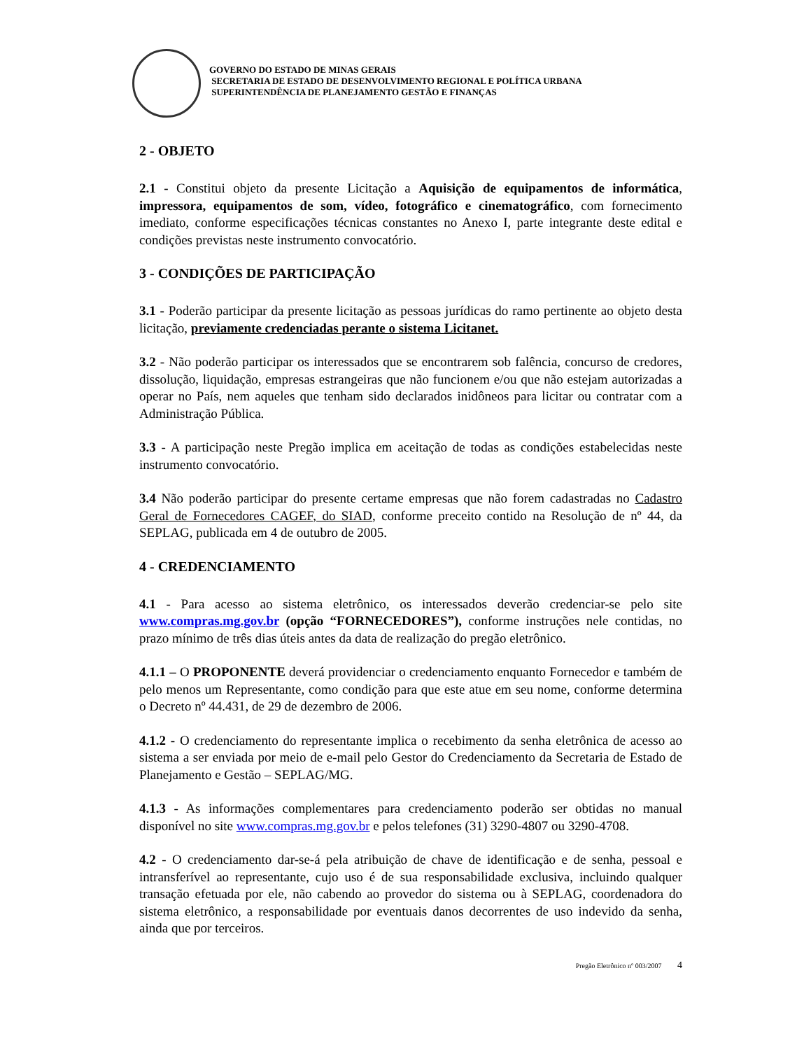GOVERNO DO ESTADO DE MINAS GERAIS
SECRETARIA DE ESTADO DE DESENVOLVIMENTO REGIONAL E POLÍTICA URBANA
SUPERINTENDÊNCIA DE PLANEJAMENTO GESTÃO E FINANÇAS
2 - OBJETO
2.1 - Constitui objeto da presente Licitação a Aquisição de equipamentos de informática, impressora, equipamentos de som, vídeo, fotográfico e cinematográfico, com fornecimento imediato, conforme especificações técnicas constantes no Anexo I, parte integrante deste edital e condições previstas neste instrumento convocatório.
3 - CONDIÇÕES DE PARTICIPAÇÃO
3.1 - Poderão participar da presente licitação as pessoas jurídicas do ramo pertinente ao objeto desta licitação, previamente credenciadas perante o sistema Licitanet.
3.2 - Não poderão participar os interessados que se encontrarem sob falência, concurso de credores, dissolução, liquidação, empresas estrangeiras que não funcionem e/ou que não estejam autorizadas a operar no País, nem aqueles que tenham sido declarados inidôneos para licitar ou contratar com a Administração Pública.
3.3 - A participação neste Pregão implica em aceitação de todas as condições estabelecidas neste instrumento convocatório.
3.4 Não poderão participar do presente certame empresas que não forem cadastradas no Cadastro Geral de Fornecedores CAGEF, do SIAD, conforme preceito contido na Resolução de nº 44, da SEPLAG, publicada em 4 de outubro de 2005.
4 - CREDENCIAMENTO
4.1 - Para acesso ao sistema eletrônico, os interessados deverão credenciar-se pelo site www.compras.mg.gov.br (opção “FORNECEDORES”), conforme instruções nele contidas, no prazo mínimo de três dias úteis antes da data de realização do pregão eletrônico.
4.1.1 – O PROPONENTE deverá providenciar o credenciamento enquanto Fornecedor e também de pelo menos um Representante, como condição para que este atue em seu nome, conforme determina o Decreto nº 44.431, de 29 de dezembro de 2006.
4.1.2 - O credenciamento do representante implica o recebimento da senha eletrônica de acesso ao sistema a ser enviada por meio de e-mail pelo Gestor do Credenciamento da Secretaria de Estado de Planejamento e Gestão – SEPLAG/MG.
4.1.3 - As informações complementares para credenciamento poderão ser obtidas no manual disponível no site www.compras.mg.gov.br e pelos telefones (31) 3290-4807 ou 3290-4708.
4.2 - O credenciamento dar-se-á pela atribuição de chave de identificação e de senha, pessoal e intransferível ao representante, cujo uso é de sua responsabilidade exclusiva, incluindo qualquer transação efetuada por ele, não cabendo ao provedor do sistema ou à SEPLAG, coordenadora do sistema eletrônico, a responsabilidade por eventuais danos decorrentes de uso indevido da senha, ainda que por terceiros.
Pregão Eletrônico nº 003/2007 4